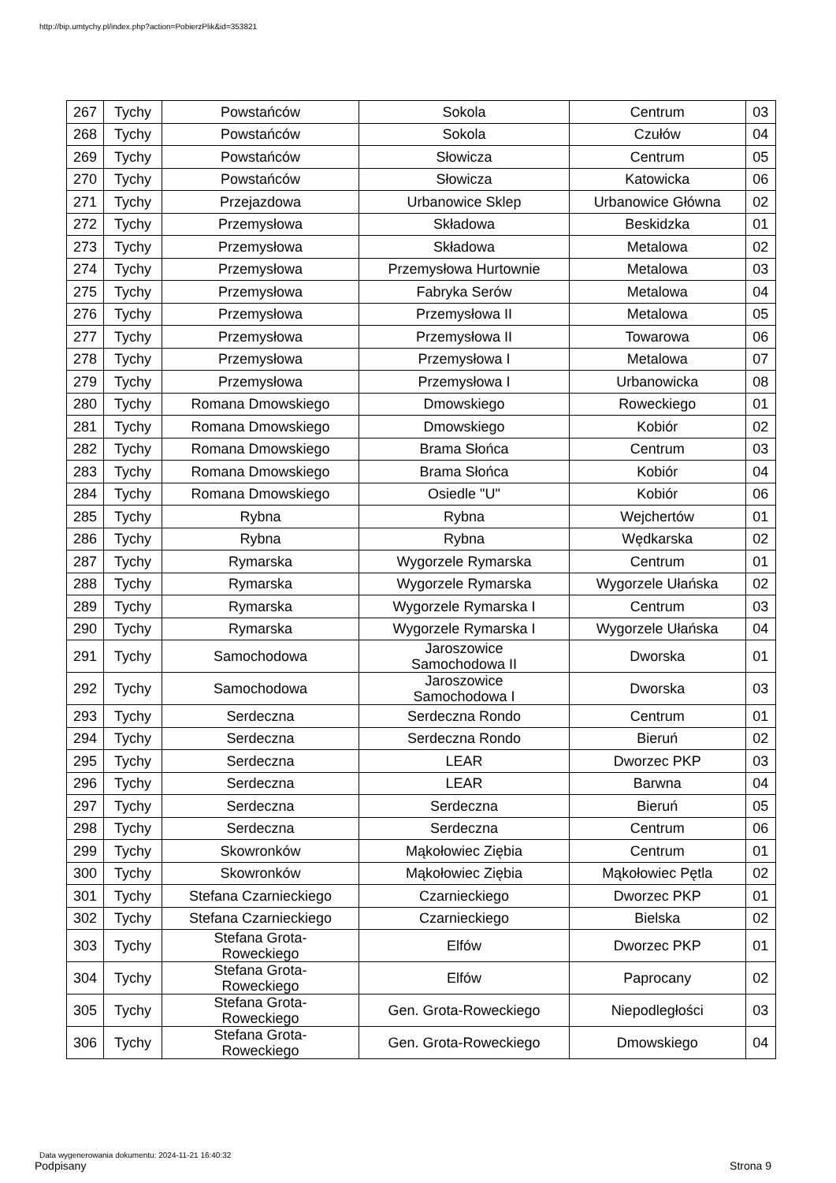http://bip.umtychy.pl/index.php?action=PobierzPlik&id=353821
| 267 | Tychy | Powstańców | Sokola | Centrum | 03 |
| 268 | Tychy | Powstańców | Sokola | Czułów | 04 |
| 269 | Tychy | Powstańców | Słowicza | Centrum | 05 |
| 270 | Tychy | Powstańców | Słowicza | Katowicka | 06 |
| 271 | Tychy | Przejazdowa | Urbanowice Sklep | Urbanowice Główna | 02 |
| 272 | Tychy | Przemysłowa | Składowa | Beskidzka | 01 |
| 273 | Tychy | Przemysłowa | Składowa | Metalowa | 02 |
| 274 | Tychy | Przemysłowa | Przemysłowa Hurtownie | Metalowa | 03 |
| 275 | Tychy | Przemysłowa | Fabryka Serów | Metalowa | 04 |
| 276 | Tychy | Przemysłowa | Przemysłowa II | Metalowa | 05 |
| 277 | Tychy | Przemysłowa | Przemysłowa II | Towarowa | 06 |
| 278 | Tychy | Przemysłowa | Przemysłowa I | Metalowa | 07 |
| 279 | Tychy | Przemysłowa | Przemysłowa I | Urbanowicka | 08 |
| 280 | Tychy | Romana Dmowskiego | Dmowskiego | Roweckiego | 01 |
| 281 | Tychy | Romana Dmowskiego | Dmowskiego | Kobiór | 02 |
| 282 | Tychy | Romana Dmowskiego | Brama Słońca | Centrum | 03 |
| 283 | Tychy | Romana Dmowskiego | Brama Słońca | Kobiór | 04 |
| 284 | Tychy | Romana Dmowskiego | Osiedle "U" | Kobiór | 06 |
| 285 | Tychy | Rybna | Rybna | Wejchertów | 01 |
| 286 | Tychy | Rybna | Rybna | Wędkarska | 02 |
| 287 | Tychy | Rymarska | Wygorzele Rymarska | Centrum | 01 |
| 288 | Tychy | Rymarska | Wygorzele Rymarska | Wygorzele Ułańska | 02 |
| 289 | Tychy | Rymarska | Wygorzele Rymarska I | Centrum | 03 |
| 290 | Tychy | Rymarska | Wygorzele Rymarska I | Wygorzele Ułańska | 04 |
| 291 | Tychy | Samochodowa | Jaroszowice Samochodowa II | Dworska | 01 |
| 292 | Tychy | Samochodowa | Jaroszowice Samochodowa I | Dworska | 03 |
| 293 | Tychy | Serdeczna | Serdeczna Rondo | Centrum | 01 |
| 294 | Tychy | Serdeczna | Serdeczna Rondo | Bieruń | 02 |
| 295 | Tychy | Serdeczna | LEAR | Dworzec PKP | 03 |
| 296 | Tychy | Serdeczna | LEAR | Barwna | 04 |
| 297 | Tychy | Serdeczna | Serdeczna | Bieruń | 05 |
| 298 | Tychy | Serdeczna | Serdeczna | Centrum | 06 |
| 299 | Tychy | Skowronków | Mąkołowiec Ziębia | Centrum | 01 |
| 300 | Tychy | Skowronków | Mąkołowiec Ziębia | Mąkołowiec Pętla | 02 |
| 301 | Tychy | Stefana Czarnieckiego | Czarnieckiego | Dworzec PKP | 01 |
| 302 | Tychy | Stefana Czarnieckiego | Czarnieckiego | Bielska | 02 |
| 303 | Tychy | Stefana Grota- Roweckiego | Elfów | Dworzec PKP | 01 |
| 304 | Tychy | Stefana Grota- Roweckiego | Elfów | Paprocany | 02 |
| 305 | Tychy | Stefana Grota- Roweckiego | Gen. Grota-Roweckiego | Niepodległości | 03 |
| 306 | Tychy | Stefana Grota- Roweckiego | Gen. Grota-Roweckiego | Dmowskiego | 04 |
Data wygenerowania dokumentu: 2024-11-21 16:40:32
Podpisany Strona 9